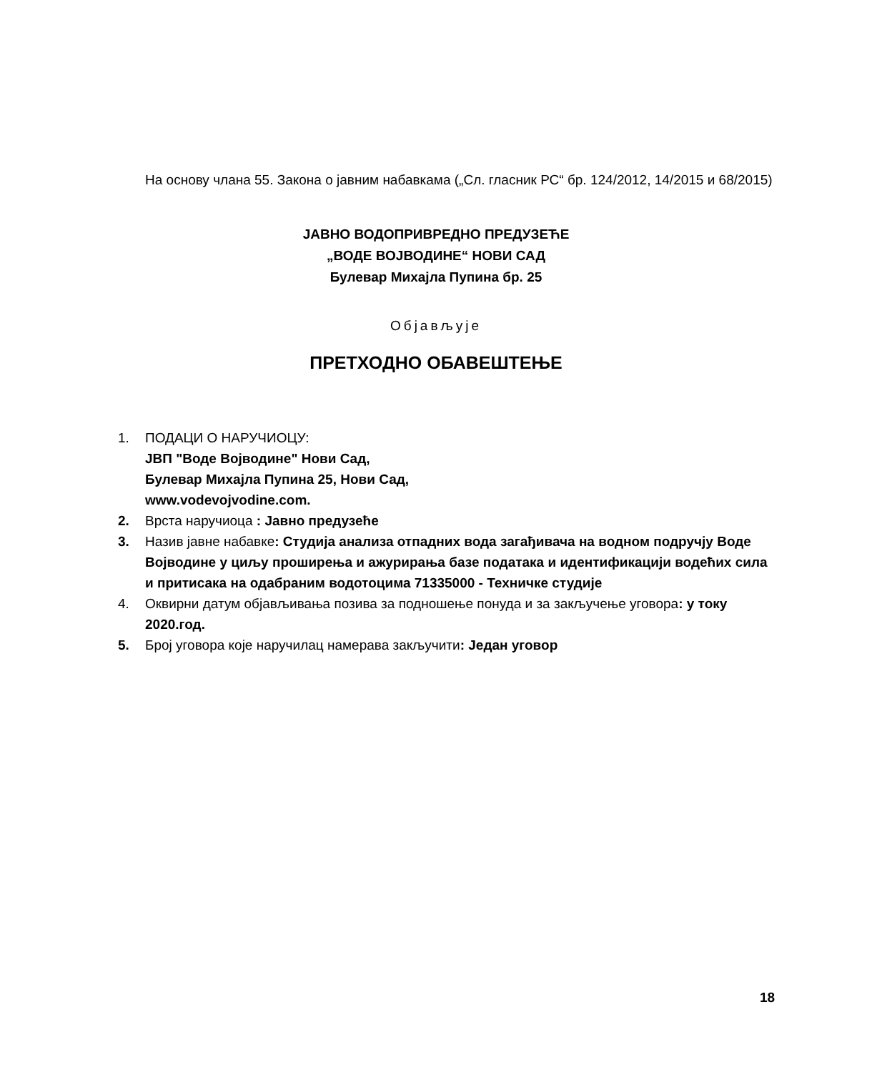На основу члана 55. Закона о јавним набавкама („Сл. гласник РС“ бр. 124/2012, 14/2015 и 68/2015)
ЈАВНО ВОДОПРИВРЕДНО ПРЕДУЗЕЋЕ
„ВОДЕ ВОЈВОДИНЕ“ НОВИ САД
Булевар Михајла Пупина бр. 25
Објављује
ПРЕТХОДНО ОБАВЕШТЕЊЕ
1. ПОДАЦИ О НАРУЧИОЦУ:
ЈВП "Воде Војводине" Нови Сад,
Булевар Михајла Пупина 25, Нови Сад,
www.vodevojvodine.com.
2. Врста наручиоца : Јавно предузеће
3. Назив јавне набавке: Студија анализа отпадних вода загађивача на водном подручју Воде Војводине у циљу проширења и ажурирања базе података и идентификацији водећих сила и притисака на одабраним водотоцима 71335000 - Техничке студије
4. Оквирни датум објављивања позива за подношење понуда и за закључење уговора: у току 2020.год.
5. Број уговора које наручилац намерава закључити: Један уговор
18